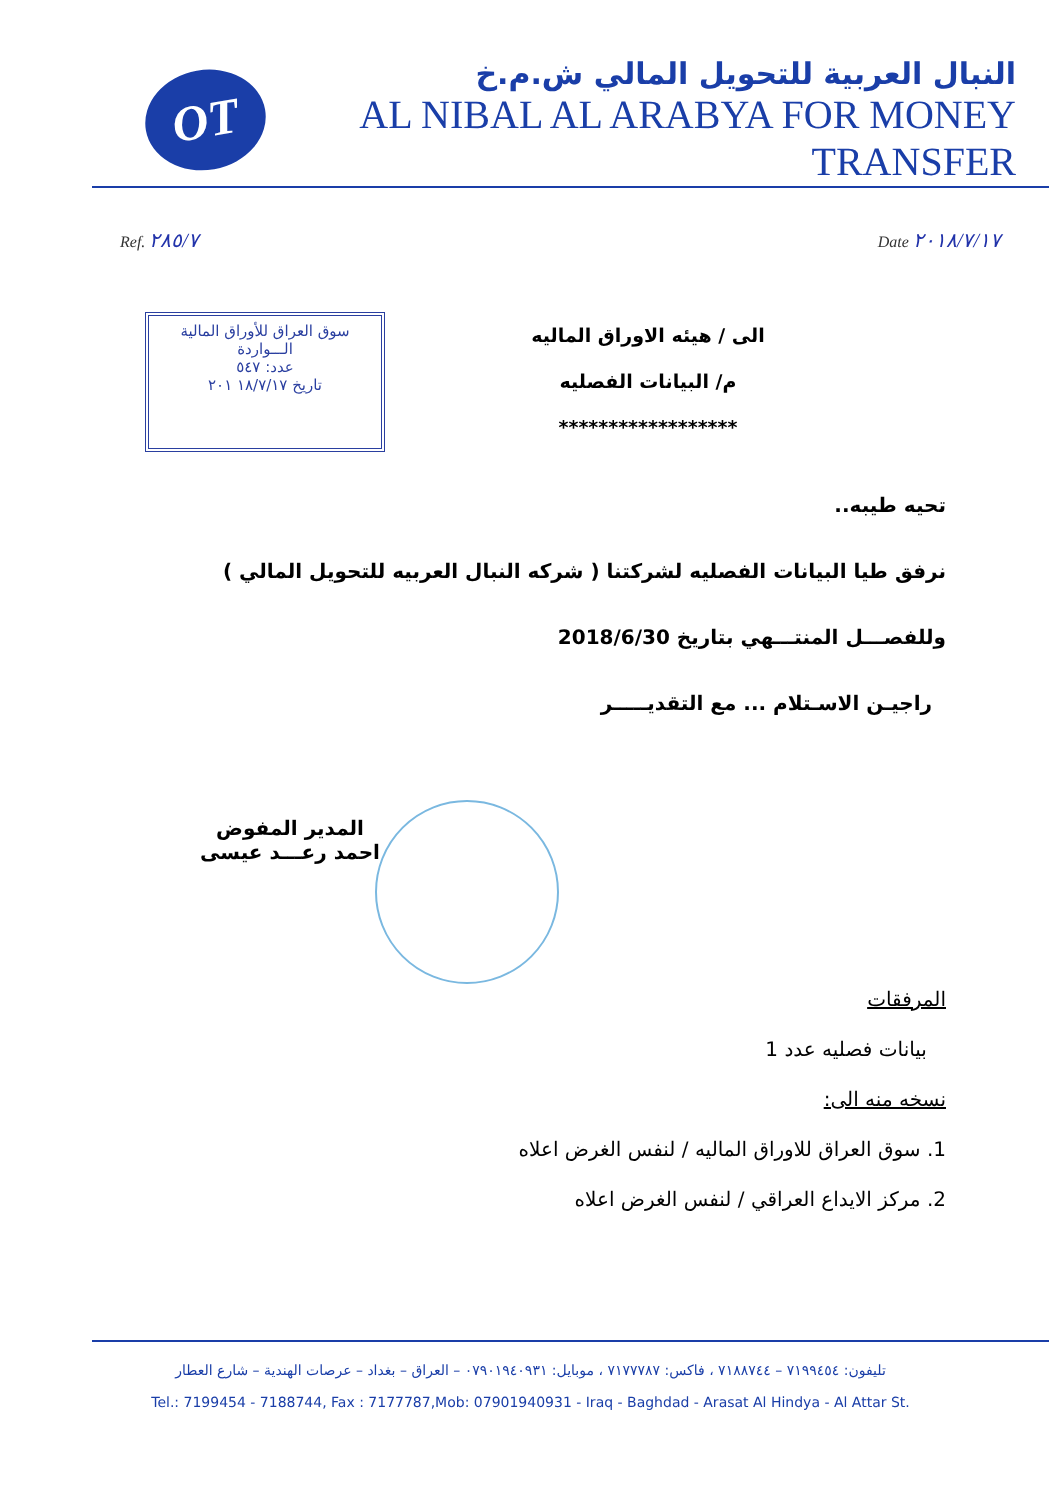OT
النبال العربية للتحويل المالي ش.م.خ
AL NIBAL AL ARABYA FOR MONEY TRANSFER
Ref. ٢٨٥/٧
Date ٢٠١٨/٧/١٧
سوق العراق للأوراق المالية
الـــواردة
عدد: ٥٤٧
تاريخ ١٨/٧/١٧ ٢٠١
الى / هيئه الاوراق الماليه
م/ البيانات الفصليه
******************
تحيه طيبه..
نرفق طيا البيانات الفصليه لشركتنا ( شركه النبال العربيه للتحويل المالي )
وللفصـــل المنتـــهي بتاريخ 2018/6/30
راجيـن الاسـتلام ... مع التقديـــــر
المدير المفوض
احمد رعـــد عيسى
المرفقات
بيانات فصليه عدد 1
نسخه منه الى:
1. سوق العراق للاوراق الماليه / لنفس الغرض اعلاه
2. مركز الايداع العراقي / لنفس الغرض اعلاه
تليفون: ٧١٩٩٤٥٤ – ٧١٨٨٧٤٤ ، فاكس: ٧١٧٧٧٨٧ ، موبايل: ٠٧٩٠١٩٤٠٩٣١ – العراق – بغداد – عرصات الهندية – شارع العطار
Tel.: 7199454 - 7188744, Fax : 7177787,Mob: 07901940931 - Iraq - Baghdad - Arasat Al Hindya - Al Attar St.